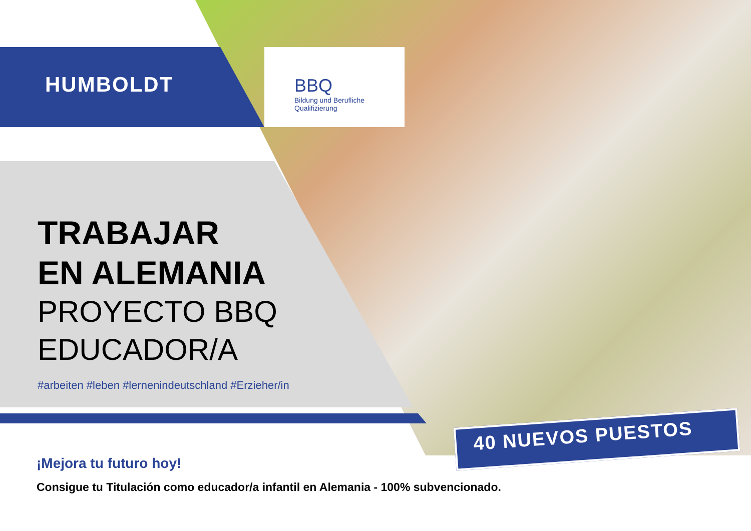HUMBOLDT
BBQ
Bildung und Berufliche
Qualifizierung
TRABAJAR
EN ALEMANIA
PROYECTO BBQ
EDUCADOR/A
#arbeiten #leben #lernenindeutschland #Erzieher/in
40 NUEVOS PUESTOS
¡Mejora tu futuro hoy!
Consigue tu Titulación como educador/a infantil en Alemania - 100% subvencionado.